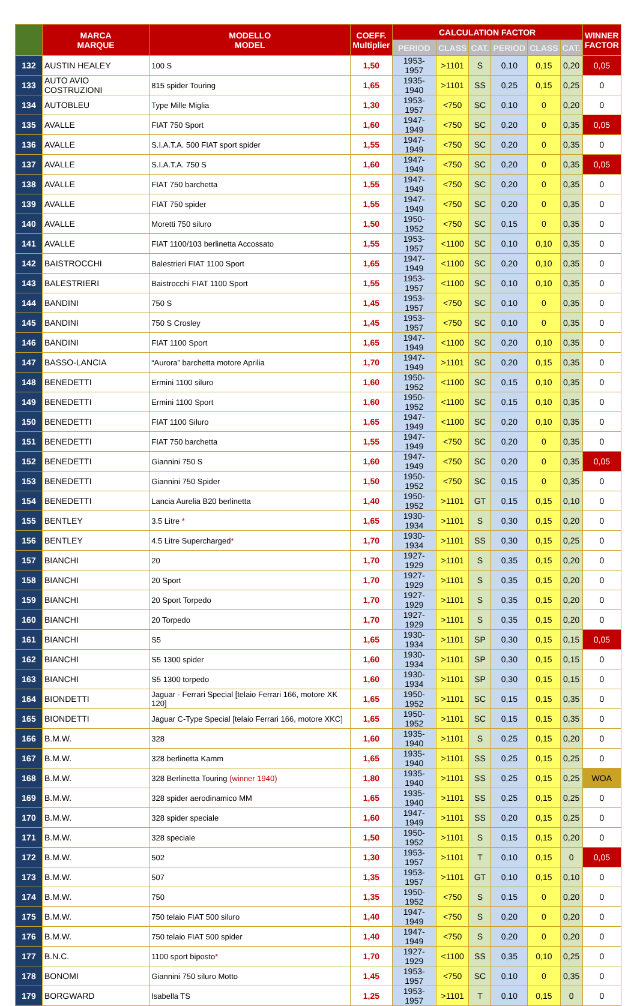| | MARCA MARQUE | MODELLO MODEL | COEFF. Multiplier | CALCULATION FACTOR | | | | | | WINNER FACTOR |
| --- | --- | --- | --- | --- | --- | --- | --- | --- | --- | --- |
| | | | | PERIOD | CLASS | CAT. | PERIOD | CLASS | CAT. | |
| 132 | AUSTIN HEALEY | 100 S | 1,50 | 1953-1957 | >1101 | S | 0,10 | 0,15 | 0,20 | 0,05 |
| 133 | AUTO AVIO COSTRUZIONI | 815 spider Touring | 1,65 | 1935-1940 | >1101 | SS | 0,25 | 0,15 | 0,25 | 0 |
| 134 | AUTOBLEU | Type Mille Miglia | 1,30 | 1953-1957 | <750 | SC | 0,10 | 0 | 0,20 | 0 |
| 135 | AVALLE | FIAT 750 Sport | 1,60 | 1947-1949 | <750 | SC | 0,20 | 0 | 0,35 | 0,05 |
| 136 | AVALLE | S.I.A.T.A. 500 FIAT sport spider | 1,55 | 1947-1949 | <750 | SC | 0,20 | 0 | 0,35 | 0 |
| 137 | AVALLE | S.I.A.T.A. 750 S | 1,60 | 1947-1949 | <750 | SC | 0,20 | 0 | 0,35 | 0,05 |
| 138 | AVALLE | FIAT 750 barchetta | 1,55 | 1947-1949 | <750 | SC | 0,20 | 0 | 0,35 | 0 |
| 139 | AVALLE | FIAT 750 spider | 1,55 | 1947-1949 | <750 | SC | 0,20 | 0 | 0,35 | 0 |
| 140 | AVALLE | Moretti 750 siluro | 1,50 | 1950-1952 | <750 | SC | 0,15 | 0 | 0,35 | 0 |
| 141 | AVALLE | FIAT 1100/103 berlinetta Accossato | 1,55 | 1953-1957 | <1100 | SC | 0,10 | 0,10 | 0,35 | 0 |
| 142 | BAISTROCCHI | Balestrieri FIAT 1100 Sport | 1,65 | 1947-1949 | <1100 | SC | 0,20 | 0,10 | 0,35 | 0 |
| 143 | BALESTRIERI | Baistrocchi FIAT 1100 Sport | 1,55 | 1953-1957 | <1100 | SC | 0,10 | 0,10 | 0,35 | 0 |
| 144 | BANDINI | 750 S | 1,45 | 1953-1957 | <750 | SC | 0,10 | 0 | 0,35 | 0 |
| 145 | BANDINI | 750 S Crosley | 1,45 | 1953-1957 | <750 | SC | 0,10 | 0 | 0,35 | 0 |
| 146 | BANDINI | FIAT 1100 Sport | 1,65 | 1947-1949 | <1100 | SC | 0,20 | 0,10 | 0,35 | 0 |
| 147 | BASSO-LANCIA | “Aurora” barchetta motore Aprilia | 1,70 | 1947-1949 | >1101 | SC | 0,20 | 0,15 | 0,35 | 0 |
| 148 | BENEDETTI | Ermini 1100 siluro | 1,60 | 1950-1952 | <1100 | SC | 0,15 | 0,10 | 0,35 | 0 |
| 149 | BENEDETTI | Ermini 1100 Sport | 1,60 | 1950-1952 | <1100 | SC | 0,15 | 0,10 | 0,35 | 0 |
| 150 | BENEDETTI | FIAT 1100 Siluro | 1,65 | 1947-1949 | <1100 | SC | 0,20 | 0,10 | 0,35 | 0 |
| 151 | BENEDETTI | FIAT 750 barchetta | 1,55 | 1947-1949 | <750 | SC | 0,20 | 0 | 0,35 | 0 |
| 152 | BENEDETTI | Giannini 750 S | 1,60 | 1947-1949 | <750 | SC | 0,20 | 0 | 0,35 | 0,05 |
| 153 | BENEDETTI | Giannini 750 Spider | 1,50 | 1950-1952 | <750 | SC | 0,15 | 0 | 0,35 | 0 |
| 154 | BENEDETTI | Lancia Aurelia B20 berlinetta | 1,40 | 1950-1952 | >1101 | GT | 0,15 | 0,15 | 0,10 | 0 |
| 155 | BENTLEY | 3.5 Litre * | 1,65 | 1930-1934 | >1101 | S | 0,30 | 0,15 | 0,20 | 0 |
| 156 | BENTLEY | 4.5 Litre Supercharged * | 1,70 | 1930-1934 | >1101 | SS | 0,30 | 0,15 | 0,25 | 0 |
| 157 | BIANCHI | 20 | 1,70 | 1927-1929 | >1101 | S | 0,35 | 0,15 | 0,20 | 0 |
| 158 | BIANCHI | 20 Sport | 1,70 | 1927-1929 | >1101 | S | 0,35 | 0,15 | 0,20 | 0 |
| 159 | BIANCHI | 20 Sport Torpedo | 1,70 | 1927-1929 | >1101 | S | 0,35 | 0,15 | 0,20 | 0 |
| 160 | BIANCHI | 20 Torpedo | 1,70 | 1927-1929 | >1101 | S | 0,35 | 0,15 | 0,20 | 0 |
| 161 | BIANCHI | S5 | 1,65 | 1930-1934 | >1101 | SP | 0,30 | 0,15 | 0,15 | 0,05 |
| 162 | BIANCHI | S5 1300 spider | 1,60 | 1930-1934 | >1101 | SP | 0,30 | 0,15 | 0,15 | 0 |
| 163 | BIANCHI | S5 1300 torpedo | 1,60 | 1930-1934 | >1101 | SP | 0,30 | 0,15 | 0,15 | 0 |
| 164 | BIONDETTI | Jaguar - Ferrari Special [telaio Ferrari 166, motore XK 120] | 1,65 | 1950-1952 | >1101 | SC | 0,15 | 0,15 | 0,35 | 0 |
| 165 | BIONDETTI | Jaguar C-Type Special [telaio Ferrari 166, motore XKC] | 1,65 | 1950-1952 | >1101 | SC | 0,15 | 0,15 | 0,35 | 0 |
| 166 | B.M.W. | 328 | 1,60 | 1935-1940 | >1101 | S | 0,25 | 0,15 | 0,20 | 0 |
| 167 | B.M.W. | 328 berlinetta Kamm | 1,65 | 1935-1940 | >1101 | SS | 0,25 | 0,15 | 0,25 | 0 |
| 168 | B.M.W. | 328 Berlinetta Touring (winner 1940) | 1,80 | 1935-1940 | >1101 | SS | 0,25 | 0,15 | 0,25 | WOA |
| 169 | B.M.W. | 328 spider aerodinamico MM | 1,65 | 1935-1940 | >1101 | SS | 0,25 | 0,15 | 0,25 | 0 |
| 170 | B.M.W. | 328 spider speciale | 1,60 | 1947-1949 | >1101 | SS | 0,20 | 0,15 | 0,25 | 0 |
| 171 | B.M.W. | 328 speciale | 1,50 | 1950-1952 | >1101 | S | 0,15 | 0,15 | 0,20 | 0 |
| 172 | B.M.W. | 502 | 1,30 | 1953-1957 | >1101 | T | 0,10 | 0,15 | 0 | 0,05 |
| 173 | B.M.W. | 507 | 1,35 | 1953-1957 | >1101 | GT | 0,10 | 0,15 | 0,10 | 0 |
| 174 | B.M.W. | 750 | 1,35 | 1950-1952 | <750 | S | 0,15 | 0 | 0,20 | 0 |
| 175 | B.M.W. | 750 telaio FIAT 500 siluro | 1,40 | 1947-1949 | <750 | S | 0,20 | 0 | 0,20 | 0 |
| 176 | B.M.W. | 750 telaio FIAT 500 spider | 1,40 | 1947-1949 | <750 | S | 0,20 | 0 | 0,20 | 0 |
| 177 | B.N.C. | 1100 sport biposto * | 1,70 | 1927-1929 | <1100 | SS | 0,35 | 0,10 | 0,25 | 0 |
| 178 | BONOMI | Giannini 750 siluro Motto | 1,45 | 1953-1957 | <750 | SC | 0,10 | 0 | 0,35 | 0 |
| 179 | BORGWARD | Isabella TS | 1,25 | 1953-1957 | >1101 | T | 0,10 | 0,15 | 0 | 0 |